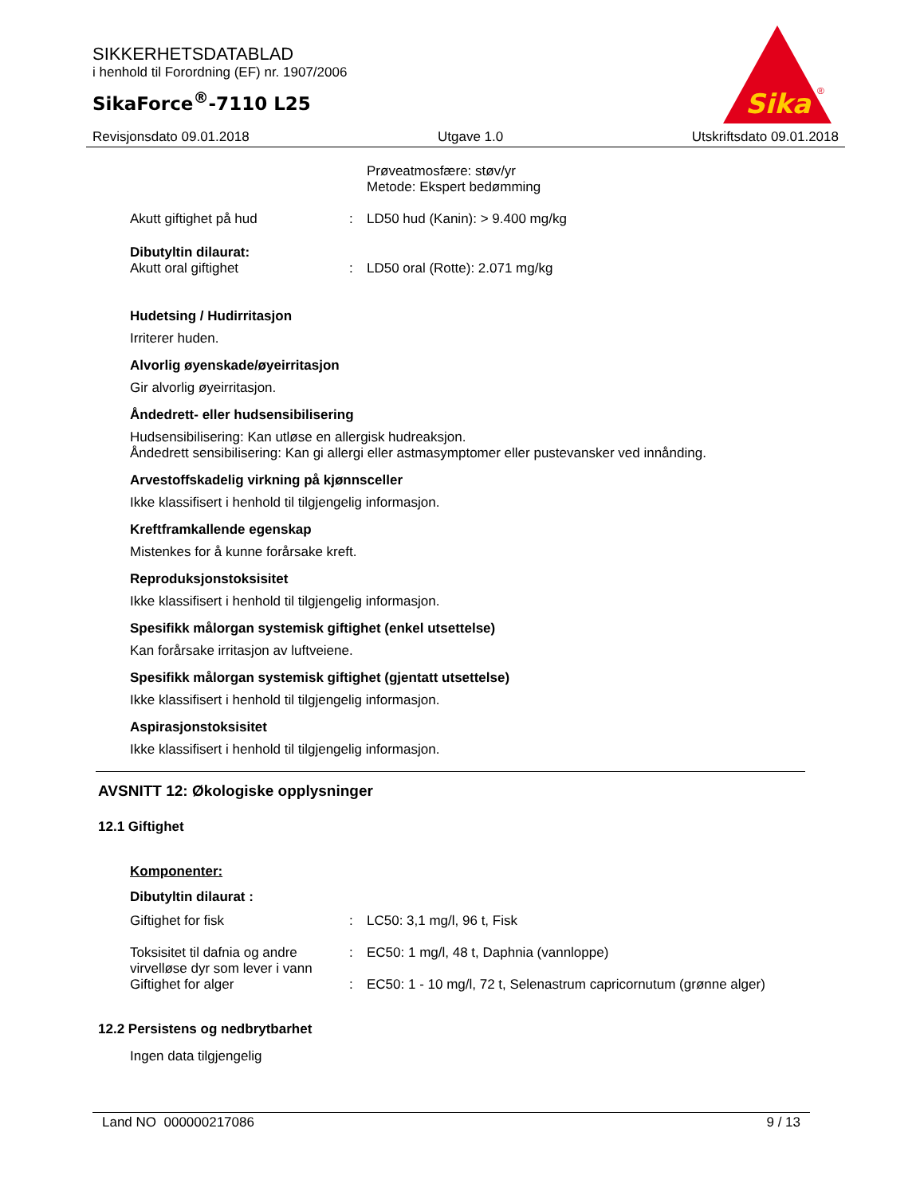SIKKERHETSDATABLAD
i henhold til Forordning (EF) nr. 1907/2006
SikaForce<sup>®</sup>-7110 L25
Sika
®
Revisjonsdato 09.01.2018 Utgave 1.0 Utskriftsdato 09.01.2018
| | | Prøveatmosfære: støv/yr Metode: Ekspert bedømming |
| Akutt giftighet på hud | : | LD50 hud (Kanin): > 9.400 mg/kg |
| Dibutyltin dilaurat: | | |
| Akutt oral giftighet | : | LD50 oral (Rotte): 2.071 mg/kg |
Hudetsing / Hudirritasjon
Irriterer huden.
Alvorlig øyenskade/øyeirritasjon
Gir alvorlig øyeirritasjon.
Åndedrett- eller hudsensibilisering
Hudsensibilisering: Kan utløse en allergisk hudreaksjon.
Åndedrett sensibilisering: Kan gi allergi eller astmasymptomer eller pustevansker ved innånding.
Arvestoffskadelig virkning på kjønnsceller
Ikke klassifisert i henhold til tilgjengelig informasjon.
Kreftframkallende egenskap
Mistenkes for å kunne forårsake kreft.
Reproduksjonstoksisitet
Ikke klassifisert i henhold til tilgjengelig informasjon.
Spesifikk målorgan systemisk giftighet (enkel utsettelse)
Kan forårsake irritasjon av luftveiene.
Spesifikk målorgan systemisk giftighet (gjentatt utsettelse)
Ikke klassifisert i henhold til tilgjengelig informasjon.
Aspirasjonstoksisitet
Ikke klassifisert i henhold til tilgjengelig informasjon.
AVSNITT 12: Økologiske opplysninger
12.1 Giftighet
Komponenter:
Dibutyltin dilaurat :
| Giftighet for fisk | : | LC50: 3,1 mg/l, 96 t, Fisk |
| Toksisitet til dafnia og andre virvelløse dyr som lever i vann | : | EC50: 1 mg/l, 48 t, Daphnia (vannloppe) |
| Giftighet for alger | : | EC50: 1 - 10 mg/l, 72 t, Selenastrum capricornutum (grønne alger) |
12.2 Persistens og nedbrytbarhet
Ingen data tilgjengelig
Land NO 000000217086 9 / 13